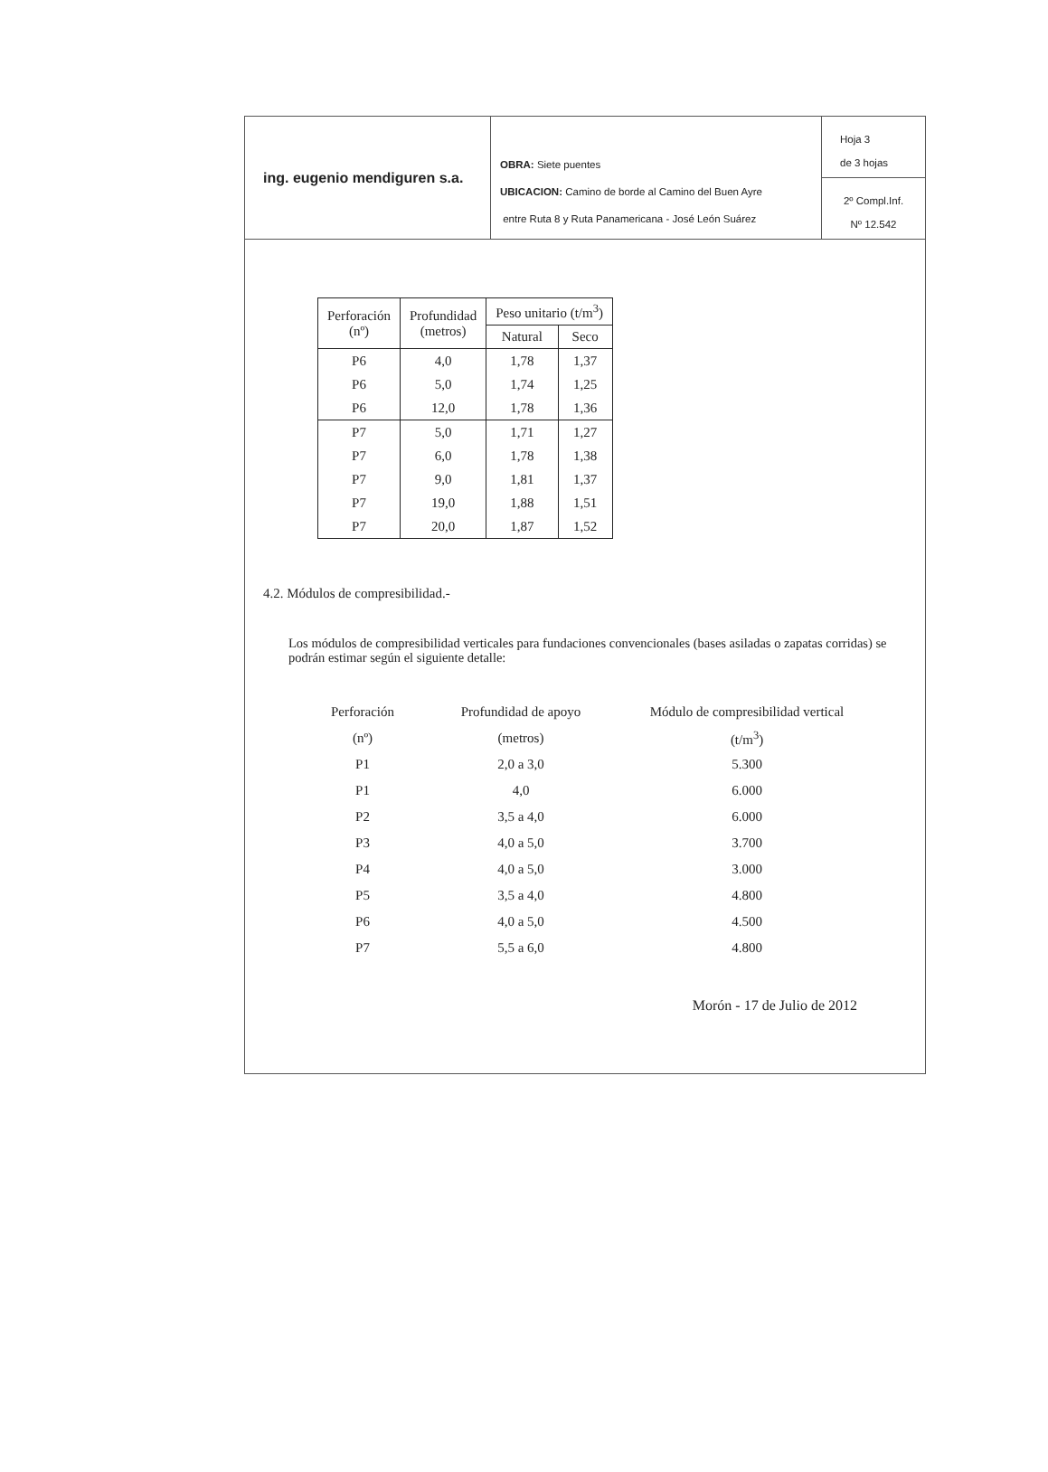ing. eugenio mendiguren s.a.
OBRA: Siete puentes
UBICACION: Camino de borde al Camino del Buen Ayre
entre Ruta 8 y Ruta Panamericana - José León Suárez
Hoja 3
de 3 hojas
2º Compl.Inf.
Nº 12.542
| Perforación (nº) | Profundidad (metros) | Peso unitario (t/m<sup>3</sup>) | |
| --- | --- | --- | --- |
| | | Natural | Seco |
| P6 | 4,0 | 1,78 | 1,37 |
| P6 | 5,0 | 1,74 | 1,25 |
| P6 | 12,0 | 1,78 | 1,36 |
| P7 | 5,0 | 1,71 | 1,27 |
| P7 | 6,0 | 1,78 | 1,38 |
| P7 | 9,0 | 1,81 | 1,37 |
| P7 | 19,0 | 1,88 | 1,51 |
| P7 | 20,0 | 1,87 | 1,52 |
4.2. Módulos de compresibilidad.-
Los módulos de compresibilidad verticales para fundaciones convencionales (bases asiladas o zapatas corridas) se podrán estimar según el siguiente detalle:
| Perforación | Profundidad de apoyo | Módulo de compresibilidad vertical |
| --- | --- | --- |
| (nº) | (metros) | (t/m<sup>3</sup>) |
| P1 | 2,0 a 3,0 | 5.300 |
| P1 | 4,0 | 6.000 |
| P2 | 3,5 a 4,0 | 6.000 |
| P3 | 4,0 a 5,0 | 3.700 |
| P4 | 4,0 a 5,0 | 3.000 |
| P5 | 3,5 a 4,0 | 4.800 |
| P6 | 4,0 a 5,0 | 4.500 |
| P7 | 5,5 a 6,0 | 4.800 |
Morón - 17 de Julio de 2012